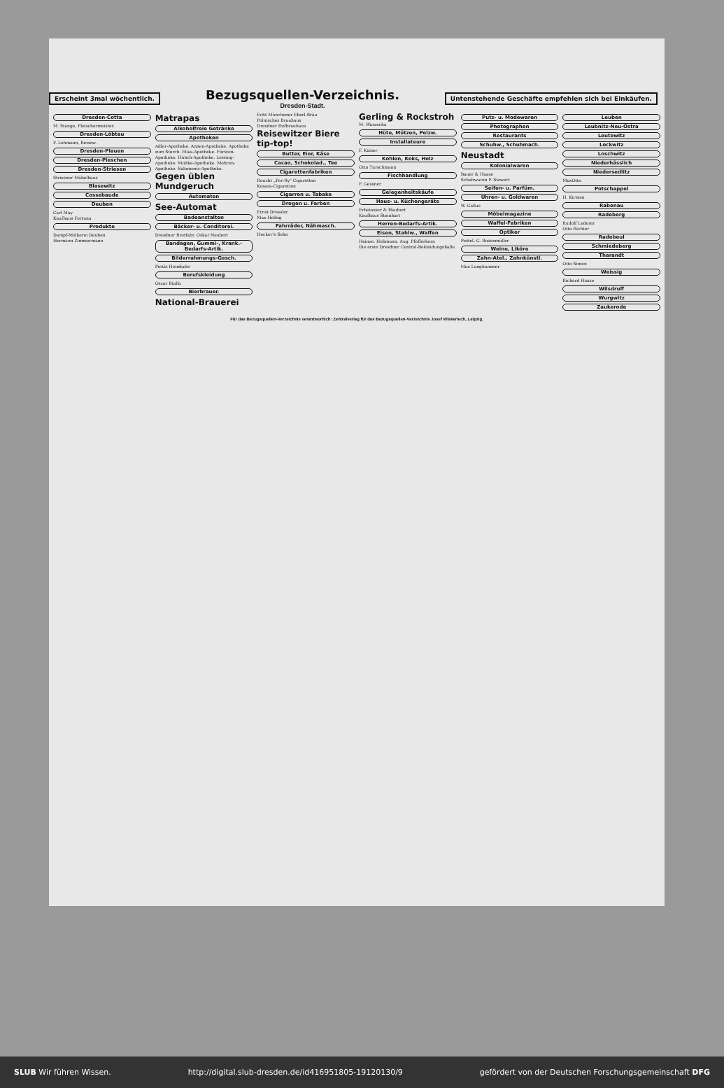Erscheint 3mal wöchentlich.
Bezugsquellen-Verzeichnis.
Dresden-Stadt.
Untenstehende Geschäfte empfehlen sich bei Einkäufen.
Dresden-Cotta
M. Stange, Fleischermeister.
Dresden-Löbtau
F. Lehmann, Reisew.
Dresden-Plauen
Dresden-Pieschen
Dresden-Striesen
Striesner Möbelhaus
Blasewitz
Cossebaude
Deuben
Carl May
Kaufhaus Fortuna
Produkte
Dampf-Molkerei Deuben
Hermann Zimmermann
Matrapas
Alkoholfreie Getränke
Apotheken
Adler-Apotheke. Annen-Apotheke. Apotheke zum Storch. Elias-Apotheke. Fürsten-Apotheke. Hirsch-Apotheke. Lessing-Apotheke. Moltke-Apotheke. Mohren-Apotheke. Salomonis-Apotheke.
Gegen üblen Mundgeruch
Automaten
See-Automat
Badeanstalten
Bäcker- u. Conditorei.
Dresdner Brotfabr. Oskar Neubert
Bandagen, Gummi-, Krank.-Bedarfs-Artik.
Bilderrahmungs-Gesch.
Pietät Heimkehr
Berufskleidung
Oscar Bialla
Bierbrauer.
National-Brauerei
Echt Münchener Eberl-Bräu
Polnisches Brauhaus
Dresdner Hofbrauhaus
Reisewitzer Biere tip-top!
Butter, Eier, Käse
Cacao, Schokolad., Tee
Cigarettenfabriken
Raucht „Per-Ry" Cigaretten
Kosara-Cigaretten
Cigarren u. Tabake
Drogen u. Farben
Ernst Dressler
Max Helbig
Fahrräder, Nähmasch.
Hecker's Sohn
Gerling & Rockstroh
M. Warzecha
Hüte, Mützen, Pelzw.
Installateure
F. Kaiser
Kohlen, Koks, Holz
Otto Turschmann
Fischhandlung
F. Gessner
Gelegenheitskäufe
Haus- u. Küchengeräte
Erbstosser & Haubert
Kaufhaus Steinhart
Herren-Bedarfs-Artik.
Eisen, Stahlw., Waffen
Heinze. Hohmann. Aug. Pfefferkorn
Die erste Dresdner Central-Bekleidungshalle
Putz- u. Modewaren
Photographen
Restaurants
Schuhw., Schuhmach.
Neustadt
Kolonialwaren
Bauer & Haase
Schuhwaren P. Siewert
Seifen- u. Parfüm.
Uhren- u. Goldwaren
W. Gallus
Möbelmagazine
Waffel-Fabriken
Optiker
Pestel. G. Rosenmüller
Weine, Liköre
Zahn-Atel., Zahnkünstl.
Max Langhammer
Leuben
Leubnitz-Neu-Ostra
Leutewitz
Lockwitz
Loschwitz
Niederhässlich
Niedersedlitz
MaxOtto
Potschappel
H. Kirsten
Rabenau
Radeberg
Rudolf Lederer
Otto Richter
Radebeul
Schmiedeberg
Tharandt
Otto Simon
Weissig
Richard Haase
Wilsdruff
Wurgwitz
Zaukerode
Für das Bezugsquellen-Verzeichnis verantwortlich: Zentralverlag für das Bezugsquellen-Verzeichnis Josef Wiskerlech, Leipzig.
SLUB Wir führen Wissen. http://digital.slub-dresden.de/id416951805-19120130/9 gefördert von der Deutschen Forschungsgemeinschaft DFG